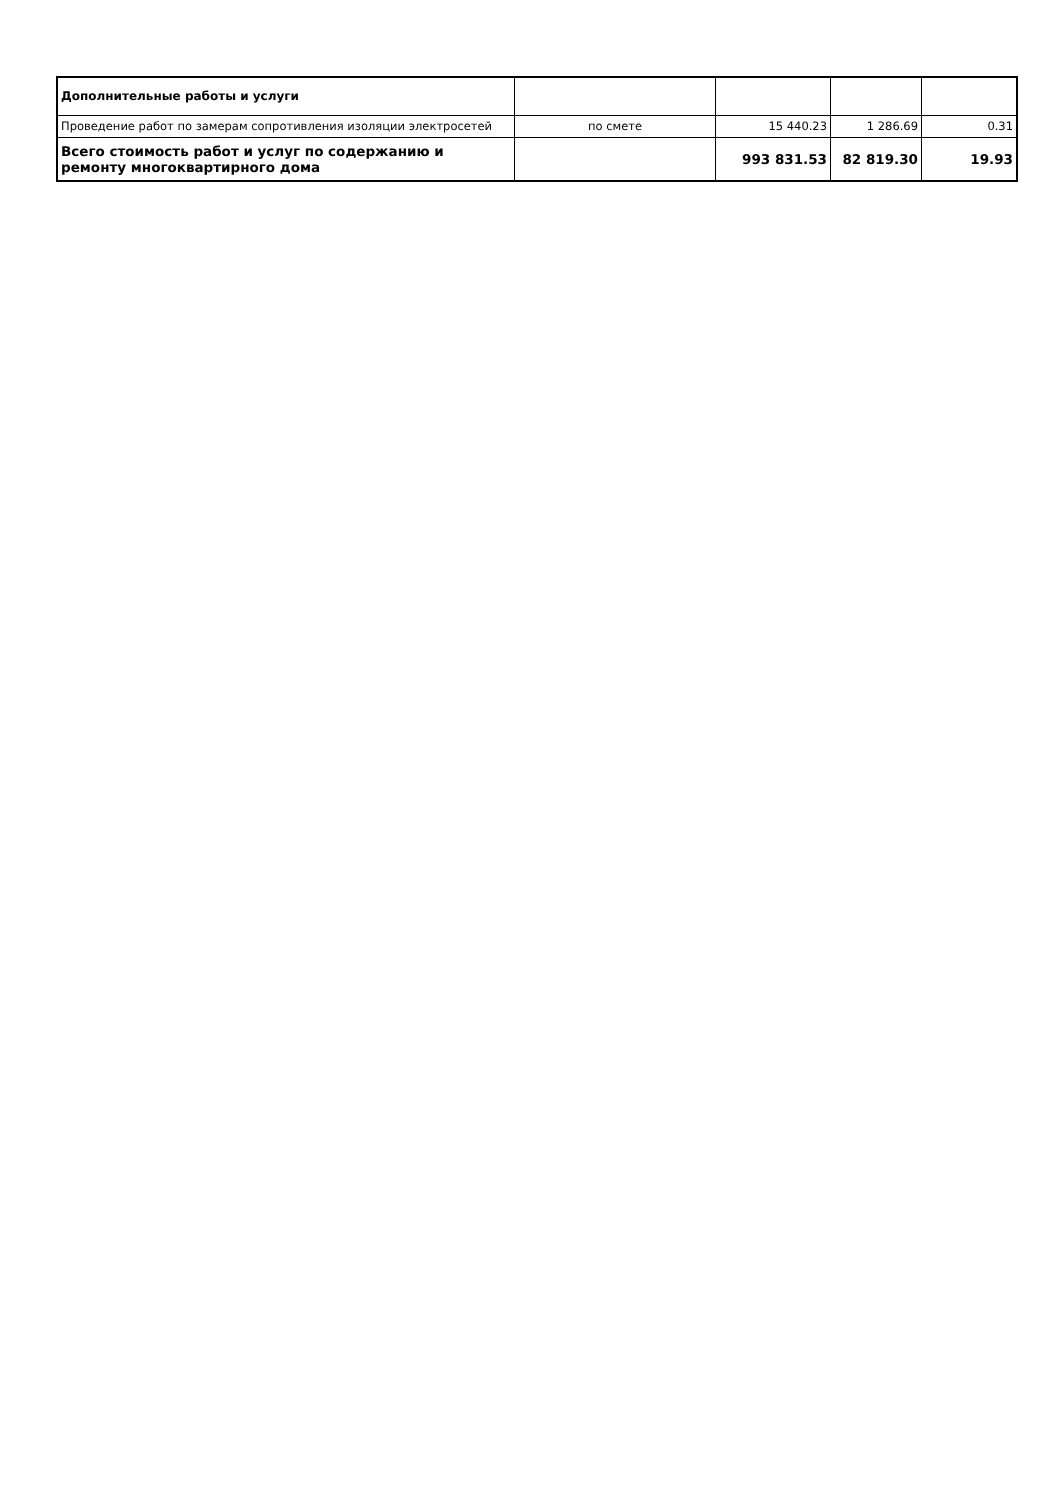| Дополнительные работы и услуги | | | | |
| Проведение работ по замерам сопротивления изоляции электросетей | по смете | 15 440.23 | 1 286.69 | 0.31 |
| Всего стоимость работ и услуг по содержанию и ремонту многоквартирного дома | | 993 831.53 | 82 819.30 | 19.93 |